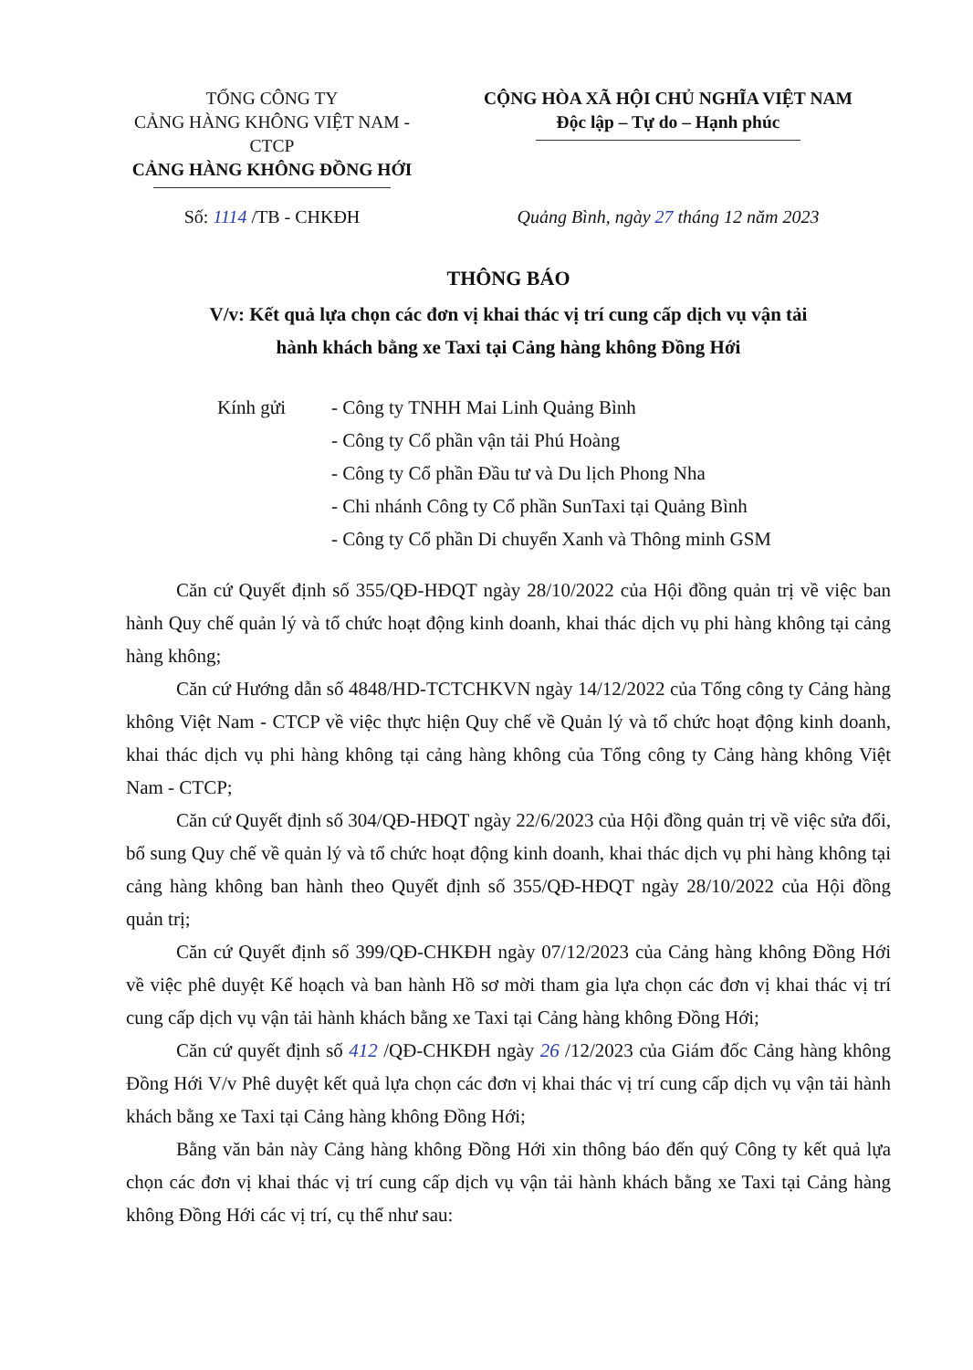TỔNG CÔNG TY
CẢNG HÀNG KHÔNG VIỆT NAM - CTCP
CẢNG HÀNG KHÔNG ĐỒNG HỚI
CỘNG HÒA XÃ HỘI CHỦ NGHĨA VIỆT NAM
Độc lập – Tự do – Hạnh phúc
Số: 1114 /TB - CHKĐH Quảng Bình, ngày 27 tháng 12 năm 2023
THÔNG BÁO
V/v: Kết quả lựa chọn các đơn vị khai thác vị trí cung cấp dịch vụ vận tải
hành khách bằng xe Taxi tại Cảng hàng không Đồng Hới
Kính gửi - Công ty TNHH Mai Linh Quảng Bình
- Công ty Cổ phần vận tải Phú Hoàng
- Công ty Cổ phần Đầu tư và Du lịch Phong Nha
- Chi nhánh Công ty Cổ phần SunTaxi tại Quảng Bình
- Công ty Cổ phần Di chuyển Xanh và Thông minh GSM
Căn cứ Quyết định số 355/QĐ-HĐQT ngày 28/10/2022 của Hội đồng quản trị về việc ban hành Quy chế quản lý và tổ chức hoạt động kinh doanh, khai thác dịch vụ phi hàng không tại cảng hàng không;
Căn cứ Hướng dẫn số 4848/HD-TCTCHKVN ngày 14/12/2022 của Tổng công ty Cảng hàng không Việt Nam - CTCP về việc thực hiện Quy chế về Quản lý và tổ chức hoạt động kinh doanh, khai thác dịch vụ phi hàng không tại cảng hàng không của Tổng công ty Cảng hàng không Việt Nam - CTCP;
Căn cứ Quyết định số 304/QĐ-HĐQT ngày 22/6/2023 của Hội đồng quản trị về việc sửa đổi, bổ sung Quy chế về quản lý và tổ chức hoạt động kinh doanh, khai thác dịch vụ phi hàng không tại cảng hàng không ban hành theo Quyết định số 355/QĐ-HĐQT ngày 28/10/2022 của Hội đồng quản trị;
Căn cứ Quyết định số 399/QĐ-CHKĐH ngày 07/12/2023 của Cảng hàng không Đồng Hới về việc phê duyệt Kế hoạch và ban hành Hồ sơ mời tham gia lựa chọn các đơn vị khai thác vị trí cung cấp dịch vụ vận tải hành khách bằng xe Taxi tại Cảng hàng không Đồng Hới;
Căn cứ quyết định số 412 /QĐ-CHKĐH ngày 26 /12/2023 của Giám đốc Cảng hàng không Đồng Hới V/v Phê duyệt kết quả lựa chọn các đơn vị khai thác vị trí cung cấp dịch vụ vận tải hành khách bằng xe Taxi tại Cảng hàng không Đồng Hới;
Bằng văn bản này Cảng hàng không Đồng Hới xin thông báo đến quý Công ty kết quả lựa chọn các đơn vị khai thác vị trí cung cấp dịch vụ vận tải hành khách bằng xe Taxi tại Cảng hàng không Đồng Hới các vị trí, cụ thể như sau: